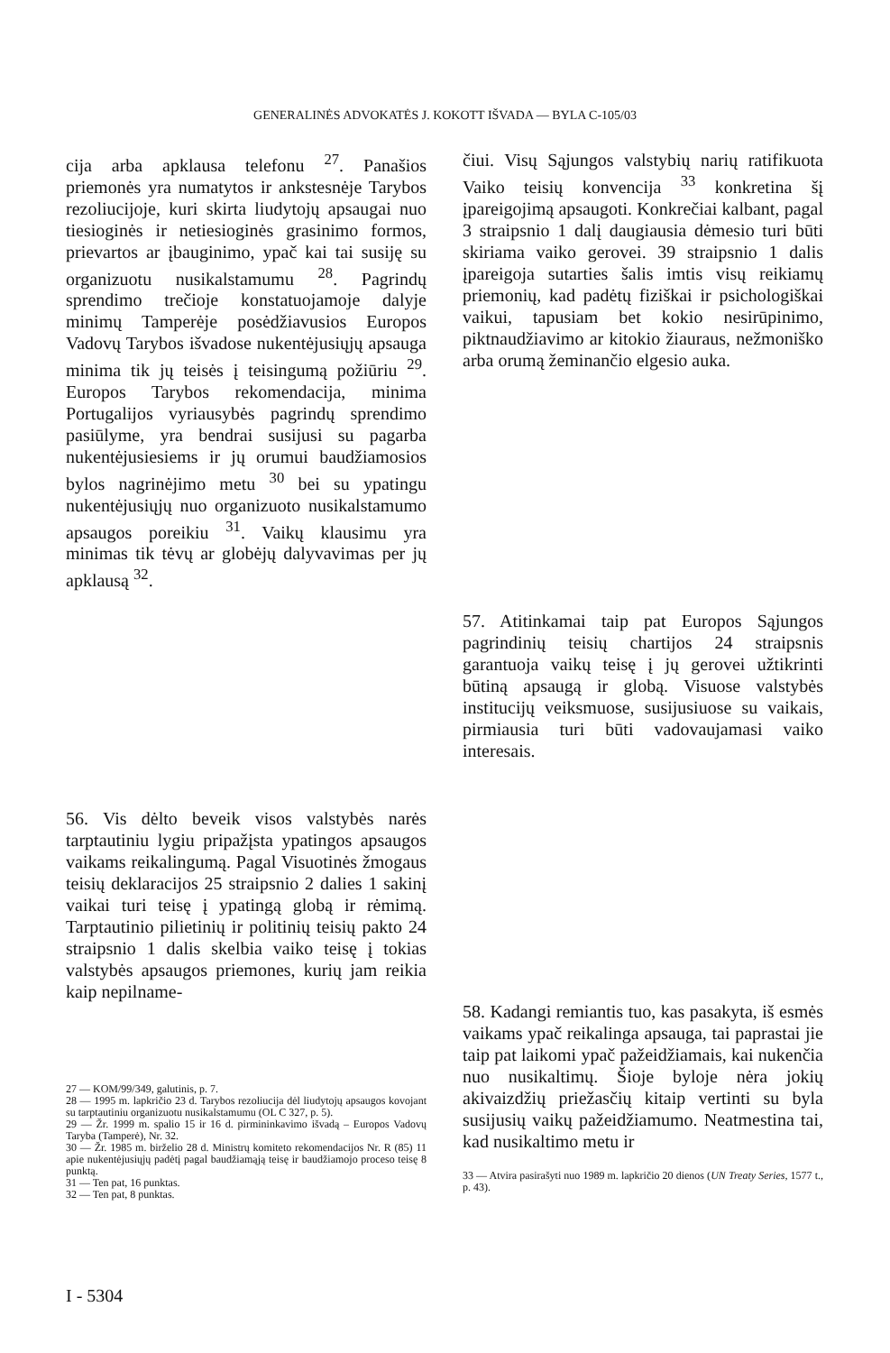GENERALINĖS ADVOKATĖS J. KOKOTT IŠVADA — BYLA C-105/03
cija arba apklausa telefonu <sup>27</sup>. Panašios priemonės yra numatytos ir ankstesnėje Tarybos rezoliucijoje, kuri skirta liudytojų apsaugai nuo tiesioginės ir netiesioginės grasinimo formos, prievartos ar įbauginimo, ypač kai tai susiję su organizuotu nusikalstamumu <sup>28</sup>. Pagrindų sprendimo trečioje konstatuojamoje dalyje minimų Tamperėje posėdžiavusios Europos Vadovų Tarybos išvadose nukentėjusiųjų apsauga minima tik jų teisės į teisingumą požiūriu <sup>29</sup>. Europos Tarybos rekomendacija, minima Portugalijos vyriausybės pagrindų sprendimo pasiūlyme, yra bendrai susijusi su pagarba nukentėjusiesiems ir jų orumui baudžiamosios bylos nagrinėjimo metu <sup>30</sup> bei su ypatingu nukentėjusiųjų nuo organizuoto nusikalstamumo apsaugos poreikiu <sup>31</sup>. Vaikų klausimu yra minimas tik tėvų ar globėjų dalyvavimas per jų apklausą <sup>32</sup>.
56. Vis dėlto beveik visos valstybės narės tarptautiniu lygiu pripažįsta ypatingos apsaugos vaikams reikalingumą. Pagal Visuotinės žmogaus teisių deklaracijos 25 straipsnio 2 dalies 1 sakinį vaikai turi teisę į ypatingą globą ir rėmimą. Tarptautinio pilietinių ir politinių teisių pakto 24 straipsnio 1 dalis skelbia vaiko teisę į tokias valstybės apsaugos priemones, kurių jam reikia kaip nepilname-
27 — KOM/99/349, galutinis, p. 7.
28 — 1995 m. lapkričio 23 d. Tarybos rezoliucija dėl liudytojų apsaugos kovojant su tarptautiniu organizuotu nusikalstamumu (OL C 327, p. 5).
29 — Žr. 1999 m. spalio 15 ir 16 d. pirmininkavimo išvadą – Europos Vadovų Taryba (Tamperė), Nr. 32.
30 — Žr. 1985 m. birželio 28 d. Ministrų komiteto rekomendacijos Nr. R (85) 11 apie nukentėjusiųjų padėtį pagal baudžiamąją teisę ir baudžiamojo proceso teisę 8 punktą.
31 — Ten pat, 16 punktas.
32 — Ten pat, 8 punktas.
čiui. Visų Sąjungos valstybių narių ratifikuota Vaiko teisių konvencija <sup>33</sup> konkretina šį įpareigojimą apsaugoti. Konkrečiai kalbant, pagal 3 straipsnio 1 dalį daugiausia dėmesio turi būti skiriama vaiko gerovei. 39 straipsnio 1 dalis įpareigoja sutarties šalis imtis visų reikiamų priemonių, kad padėtų fiziškai ir psichologiškai vaikui, tapusiam bet kokio nesirūpinimo, piktnaudžiavimo ar kitokio žiauraus, nežmoniško arba orumą žeminančio elgesio auka.
57. Atitinkamai taip pat Europos Sąjungos pagrindinių teisių chartijos 24 straipsnis garantuoja vaikų teisę į jų gerovei užtikrinti būtiną apsaugą ir globą. Visuose valstybės institucijų veiksmuose, susijusiuose su vaikais, pirmiausia turi būti vadovaujamasi vaiko interesais.
58. Kadangi remiantis tuo, kas pasakyta, iš esmės vaikams ypač reikalinga apsauga, tai paprastai jie taip pat laikomi ypač pažeidžiamais, kai nukenčia nuo nusikaltimų. Šioje byloje nėra jokių akivaizdžių priežasčių kitaip vertinti su byla susijusių vaikų pažeidžiamumo. Neatmestina tai, kad nusikaltimo metu ir
33 — Atvira pasirašyti nuo 1989 m. lapkričio 20 dienos (UN Treaty Series, 1577 t., p. 43).
I - 5304